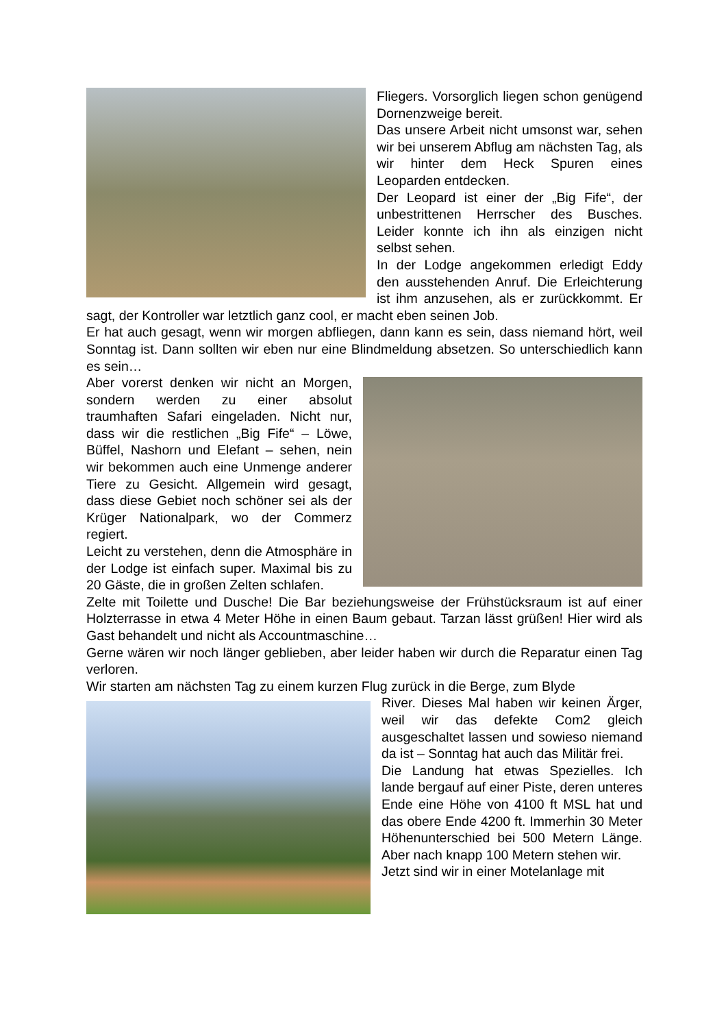Fliegers. Vorsorglich liegen schon genügend Dornenzweige bereit.
Das unsere Arbeit nicht umsonst war, sehen wir bei unserem Abflug am nächsten Tag, als wir hinter dem Heck Spuren eines Leoparden entdecken.
Der Leopard ist einer der „Big Fife“, der unbestrittenen Herrscher des Busches. Leider konnte ich ihn als einzigen nicht selbst sehen.
In der Lodge angekommen erledigt Eddy den ausstehenden Anruf. Die Erleichterung ist ihm anzusehen, als er zurückkommt. Er sagt, der Kontroller war letztlich ganz cool, er macht eben seinen Job.
Er hat auch gesagt, wenn wir morgen abfliegen, dann kann es sein, dass niemand hört, weil Sonntag ist. Dann sollten wir eben nur eine Blindmeldung absetzen. So unterschiedlich kann es sein…
Aber vorerst denken wir nicht an Morgen, sondern werden zu einer absolut traumhaften Safari eingeladen. Nicht nur, dass wir die restlichen „Big Fife“ – Löwe, Büffel, Nashorn und Elefant – sehen, nein wir bekommen auch eine Unmenge anderer Tiere zu Gesicht. Allgemein wird gesagt, dass diese Gebiet noch schöner sei als der Krüger Nationalpark, wo der Commerz regiert.
Leicht zu verstehen, denn die Atmosphäre in der Lodge ist einfach super. Maximal bis zu 20 Gäste, die in großen Zelten schlafen.
Zelte mit Toilette und Dusche! Die Bar beziehungsweise der Frühstücksraum ist auf einer Holzterrasse in etwa 4 Meter Höhe in einen Baum gebaut. Tarzan lässt grüßen! Hier wird als Gast behandelt und nicht als Accountmaschine…
Gerne wären wir noch länger geblieben, aber leider haben wir durch die Reparatur einen Tag verloren.
Wir starten am nächsten Tag zu einem kurzen Flug zurück in die Berge, zum Blyde
River. Dieses Mal haben wir keinen Ärger, weil wir das defekte Com2 gleich ausgeschaltet lassen und sowieso niemand da ist – Sonntag hat auch das Militär frei.
Die Landung hat etwas Spezielles. Ich lande bergauf auf einer Piste, deren unteres Ende eine Höhe von 4100 ft MSL hat und das obere Ende 4200 ft. Immerhin 30 Meter Höhenunterschied bei 500 Metern Länge. Aber nach knapp 100 Metern stehen wir.
Jetzt sind wir in einer Motelanlage mit